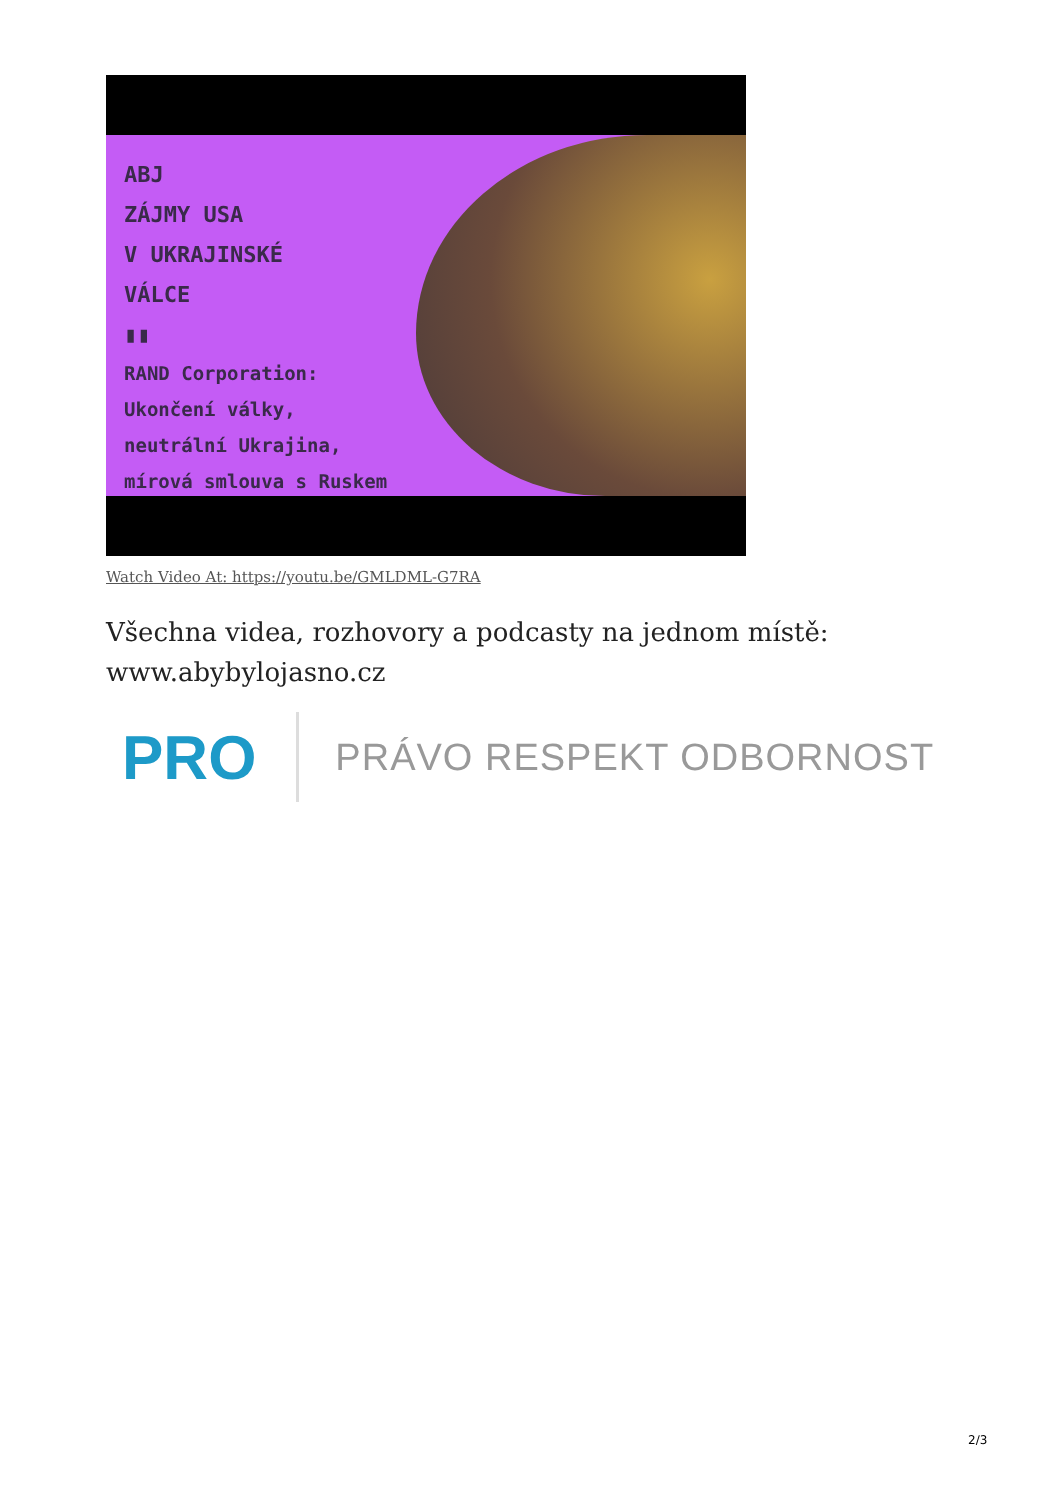ABJ
ZÁJMY USA
V UKRAJINSKÉ
VÁLCE
▮▮
RAND Corporation:
Ukončení války,
neutrální Ukrajina,
mírová smlouva s Ruskem
Watch Video At: https://youtu.be/GMLDML-G7RA
Všechna videa, rozhovory a podcasty na jednom místě:
www.abybylojasno.cz
PRO PRÁVO RESPEKT ODBORNOST
2/3